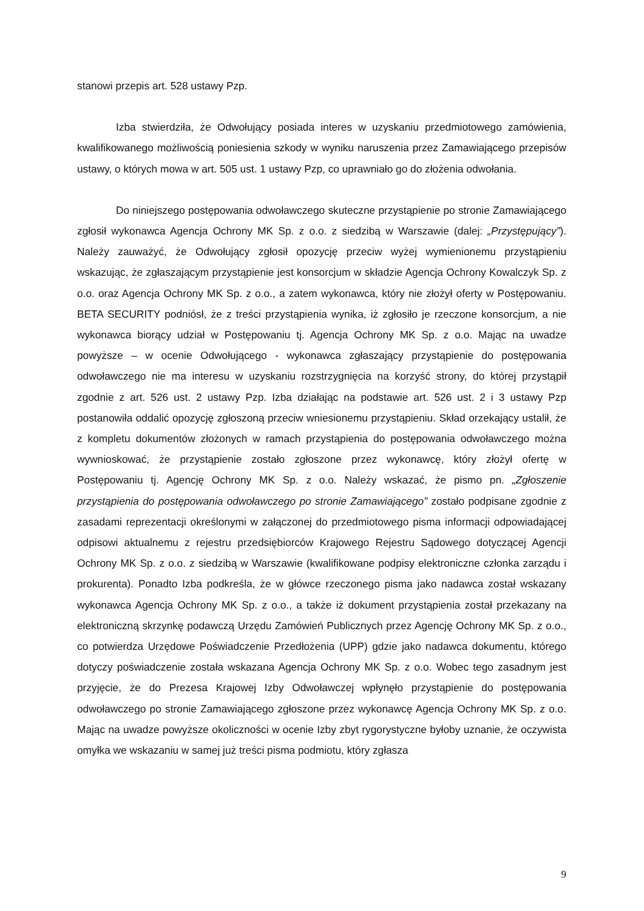stanowi przepis art. 528 ustawy Pzp.
Izba stwierdziła, że Odwołujący posiada interes w uzyskaniu przedmiotowego zamówienia, kwalifikowanego możliwością poniesienia szkody w wyniku naruszenia przez Zamawiającego przepisów ustawy, o których mowa w art. 505 ust. 1 ustawy Pzp, co uprawniało go do złożenia odwołania.
Do niniejszego postępowania odwoławczego skuteczne przystąpienie po stronie Zamawiającego zgłosił wykonawca Agencja Ochrony MK Sp. z o.o. z siedzibą w Warszawie (dalej: „Przystępujący”). Należy zauważyć, że Odwołujący zgłosił opozycję przeciw wyżej wymienionemu przystąpieniu wskazując, że zgłaszającym przystąpienie jest konsorcjum w składzie Agencja Ochrony Kowalczyk Sp. z o.o. oraz Agencja Ochrony MK Sp. z o.o., a zatem wykonawca, który nie złożył oferty w Postępowaniu. BETA SECURITY podniósł, że z treści przystąpienia wynika, iż zgłosiło je rzeczone konsorcjum, a nie wykonawca biorący udział w Postępowaniu tj. Agencja Ochrony MK Sp. z o.o. Mając na uwadze powyższe – w ocenie Odwołującego - wykonawca zgłaszający przystąpienie do postępowania odwoławczego nie ma interesu w uzyskaniu rozstrzygnięcia na korzyść strony, do której przystąpił zgodnie z art. 526 ust. 2 ustawy Pzp. Izba działając na podstawie art. 526 ust. 2 i 3 ustawy Pzp postanowiła oddalić opozycję zgłoszoną przeciw wniesionemu przystąpieniu. Skład orzekający ustalił, że z kompletu dokumentów złożonych w ramach przystąpienia do postępowania odwoławczego można wywnioskować, że przystąpienie zostało zgłoszone przez wykonawcę, który złożył ofertę w Postępowaniu tj. Agencję Ochrony MK Sp. z o.o. Należy wskazać, że pismo pn. „Zgłoszenie przystąpienia do postępowania odwoławczego po stronie Zamawiającego” zostało podpisane zgodnie z zasadami reprezentacji określonymi w załączonej do przedmiotowego pisma informacji odpowiadającej odpisowi aktualnemu z rejestru przedsiębiorców Krajowego Rejestru Sądowego dotyczącej Agencji Ochrony MK Sp. z o.o. z siedzibą w Warszawie (kwalifikowane podpisy elektroniczne członka zarządu i prokurenta). Ponadto Izba podkreśla, że w główce rzeczonego pisma jako nadawca został wskazany wykonawca Agencja Ochrony MK Sp. z o.o., a także iż dokument przystąpienia został przekazany na elektroniczną skrzynkę podawczą Urzędu Zamówień Publicznych przez Agencję Ochrony MK Sp. z o.o., co potwierdza Urzędowe Poświadczenie Przedłożenia (UPP) gdzie jako nadawca dokumentu, którego dotyczy poświadczenie została wskazana Agencja Ochrony MK Sp. z o.o. Wobec tego zasadnym jest przyjęcie, że do Prezesa Krajowej Izby Odwoławczej wpłynęło przystąpienie do postępowania odwoławczego po stronie Zamawiającego zgłoszone przez wykonawcę Agencja Ochrony MK Sp. z o.o. Mając na uwadze powyższe okoliczności w ocenie Izby zbyt rygorystyczne byłoby uznanie, że oczywista omyłka we wskazaniu w samej już treści pisma podmiotu, który zgłasza
9